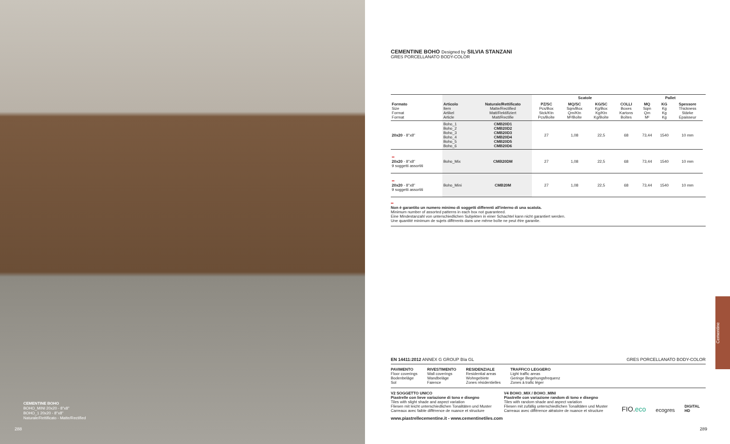CEMENTINE BOHO
BOHO_MINI 20x20 - 8"x8"
BOHO_1 20x20 - 8"x8"
Naturale/Rettificato - Matte/Rectified
288
CEMENTINE BOHO Designed by SILVIA STANZANI
GRES PORCELLANATO BODY-COLOR
| | | | Scatole | | | | Pallet | | | |
| Formato Size Format Format | Articolo Item Artikel Article | Naturale/Rettificato Matte/Rectified Matt/Rektifiziert Matt/Rectifie | PZ/SC Pcs/Box Stck/Ktn Pcs/Boîte | MQ/SC Sqm/Box Qm/Ktn M²/Boîte | KG/SC Kg/Box Kg/Ktn Kg/Boîte | COLLI Boxes Kartons Boîtes | MQ Sqm Qm M² | KG Kg Kg Kg | Spessore Thickness Stärke Epaisseur | |
| 20x20 - 8"x8" | Boho_1 Boho_2 Boho_3 Boho_4 Boho_5 Boho_6 | CMB20D1 CMB20D2 CMB20D3 CMB20D4 CMB20D5 CMB20D6 | 27 | 1,08 | 22,5 | 68 | 73,44 | 1540 | 10 mm | |
| •• 20x20 - 8"x8" 9 soggetti assortiti | Boho_Mix | CMB20DM | 27 | 1,08 | 22,5 | 68 | 73,44 | 1540 | 10 mm | |
| •• 20x20 - 8"x8" 9 soggetti assortiti | Boho_Mini | CMB20M | 27 | 1,08 | 22,5 | 68 | 73,44 | 1540 | 10 mm | |
••
Non è garantito un numero minimo di soggetti differenti all'interno di una scatola.
Minimum number of assorted patterns in each box not guaranteed.
Eine Mindestanzahl von unterschiedlichen Subjekten in einer Schachtel kann nicht garantiert werden.
Une quantité minimum de sujets différents dans une même boîte ne peut être garantie.
EN 14411:2012 ANNEX G GROUP BIa GL GRES PORCELLANATO BODY-COLOR
PAVIMENTO
Floor coverings
Bodenbeläge
Sol
RIVESTIMENTO
Wall coverings
Wandbeläge
Faience
RESIDENZIALE
Residential areas
Wohngebiete
Zones résidentielles
TRAFFICO LEGGERO
Light traffic areas
Geringe Begehungsfrequenz
Zones à trafic léger
V2 SOGGETTO UNICO
Piastrelle con lieve variazione di tono e disegno
Tiles with slight shade and aspect variation
Fliesen mit leicht unterschiedlichen Tonalitäten und Muster
Carreaux avec faible différence de nuance et structure
V4 BOHO_MIX / BOHO_MINI
Piastrelle con variazione random di tono e disegno
Tiles with random shade and aspect variation
Fliesen mit zufällig unterschiedlichen Tonalitäten und Muster
Carreaux avec différence aléatoire de nuance et structure
FIO.eco
ecogres
DIGITAL HD
www.piastrellecementine.it - www.cementinetiles.com
289
Cementine